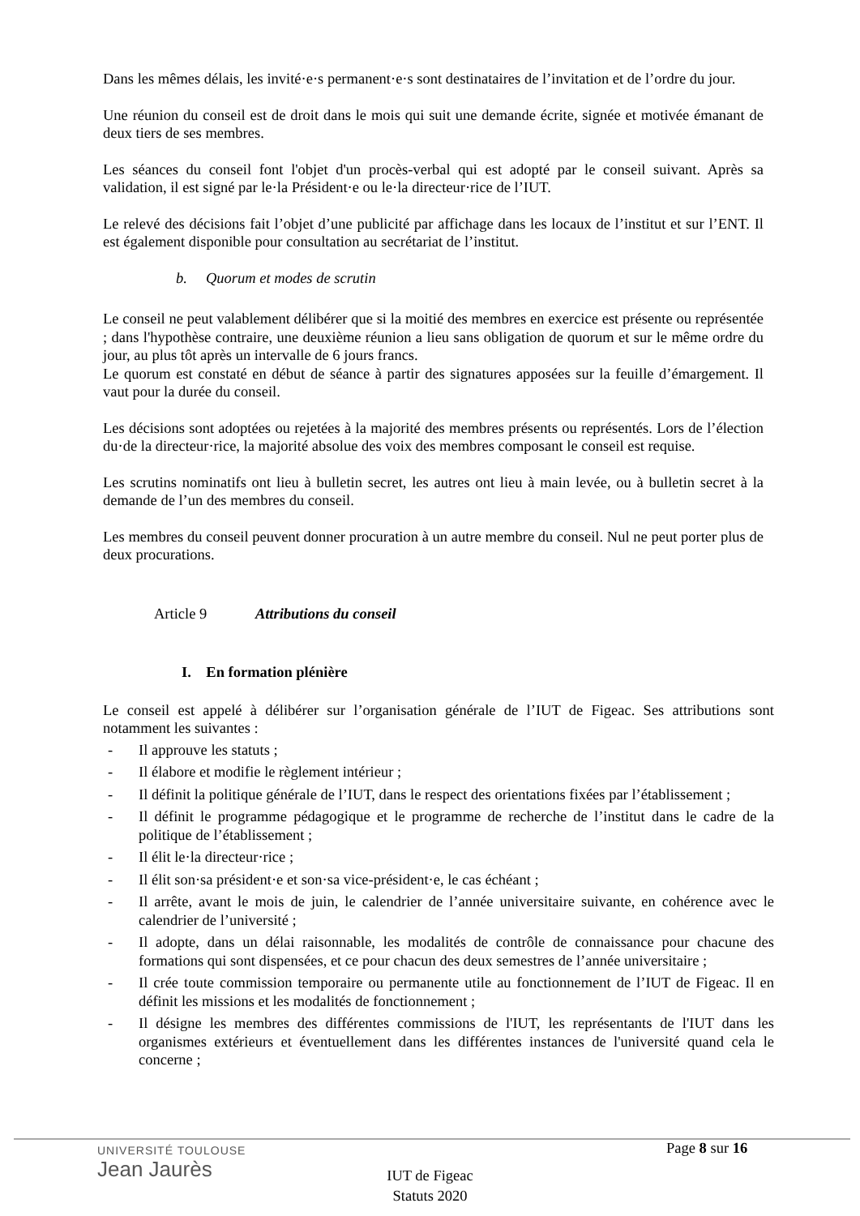Dans les mêmes délais, les invité·e·s permanent·e·s sont destinataires de l’invitation et de l’ordre du jour.
Une réunion du conseil est de droit dans le mois qui suit une demande écrite, signée et motivée émanant de deux tiers de ses membres.
Les séances du conseil font l'objet d'un procès-verbal qui est adopté par le conseil suivant. Après sa validation, il est signé par le·la Président·e ou le·la directeur·rice de l’IUT.
Le relevé des décisions fait l’objet d’une publicité par affichage dans les locaux de l’institut et sur l’ENT. Il est également disponible pour consultation au secrétariat de l’institut.
b. Quorum et modes de scrutin
Le conseil ne peut valablement délibérer que si la moitié des membres en exercice est présente ou représentée ; dans l'hypothèse contraire, une deuxième réunion a lieu sans obligation de quorum et sur le même ordre du jour, au plus tôt après un intervalle de 6 jours francs.
Le quorum est constaté en début de séance à partir des signatures apposées sur la feuille d’émargement. Il vaut pour la durée du conseil.
Les décisions sont adoptées ou rejetées à la majorité des membres présents ou représentés. Lors de l’élection du·de la directeur·rice, la majorité absolue des voix des membres composant le conseil est requise.
Les scrutins nominatifs ont lieu à bulletin secret, les autres ont lieu à main levée, ou à bulletin secret à la demande de l’un des membres du conseil.
Les membres du conseil peuvent donner procuration à un autre membre du conseil. Nul ne peut porter plus de deux procurations.
Article 9 Attributions du conseil
I. En formation plénière
Le conseil est appelé à délibérer sur l’organisation générale de l’IUT de Figeac. Ses attributions sont notamment les suivantes :
- Il approuve les statuts ;
- Il élabore et modifie le règlement intérieur ;
- Il définit la politique générale de l’IUT, dans le respect des orientations fixées par l’établissement ;
- Il définit le programme pédagogique et le programme de recherche de l’institut dans le cadre de la politique de l’établissement ;
- Il élit le·la directeur·rice ;
- Il élit son·sa président·e et son·sa vice-président·e, le cas échéant ;
- Il arrête, avant le mois de juin, le calendrier de l’année universitaire suivante, en cohérence avec le calendrier de l’université ;
- Il adopte, dans un délai raisonnable, les modalités de contrôle de connaissance pour chacune des formations qui sont dispensées, et ce pour chacun des deux semestres de l’année universitaire ;
- Il crée toute commission temporaire ou permanente utile au fonctionnement de l’IUT de Figeac. Il en définit les missions et les modalités de fonctionnement ;
- Il désigne les membres des différentes commissions de l'IUT, les représentants de l'IUT dans les organismes extérieurs et éventuellement dans les différentes instances de l'université quand cela le concerne ;
UNIVERSITÉ TOULOUSE
Jean Jaurès
Page 8 sur 16
IUT de Figeac
Statuts 2020